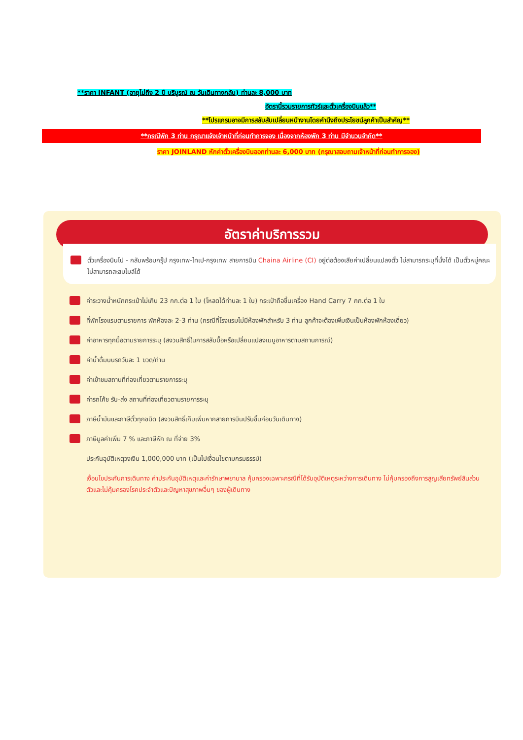**ราคา INFANT (อายุไม่ถึง 2 ปี บริบูรณ์ ณ วันเดินทางกลับ) ท่านละ 8,000 บาท
อัตรานี้รวมรายการทัวร์และตั๋วเครื่องบินแล้ว**
**โปรแกรมอาจมีการสลับสับเปลี่ยนหน้างานโดยคำนึงถึงประโยชน์ลูกค้าเป็นสำคัญ**
**กรณีพัก 3 ท่าน กรุณาแจ้งเจ้าหน้าที่ก่อนทำการจอง เนื่องจากห้องพัก 3 ท่าน มีจำนวนจำกัด**
ราคา JOINLAND หักค่าตั๋วเครื่องบินออกท่านละ 6,000 บาท (กรุณาสอบถามเจ้าหน้าที่ก่อนทำการจอง)
อัตราค่าบริการรวม
ตั๋วเครื่องบินไป - กลับพร้อมกรุ๊ป กรุงเทพ-ไทเป-กรุงเทพ สายการบิน Chaina Airline (CI) อยู่ต่อต้องเสียค่าเปลี่ยนแปลงตั๋ว ไม่สามารถระบุที่นั่งได้ เป็นตั๋วหมู่คณะไม่สามารถสะสมไมล์ได้
ค่าระวางน้ำหนักกระเป๋าไม่เกิน 23 กก.ต่อ 1 ใบ (โหลดได้ท่านละ 1 ใบ) กระเป๋าถือขึ้นเครื่อง Hand Carry 7 กก.ต่อ 1 ใบ
ที่พักโรงแรมตามรายการ พักห้องละ 2-3 ท่าน (กรณีที่โรงแรมไม่มีห้องพักสำหรับ 3 ท่าน ลูกค้าจะต้องเพิ่มเงินเป็นห้องพักห้องเดี่ยว)
ค่าอาหารทุกมื้อตามรายการระบุ (สงวนสิทธิ์ในการสลับมื้อหรือเปลี่ยนแปลงเมนูอาหารตามสถานการณ์)
ค่าน้ำดื่มบนรถวันละ 1 ขวด/ท่าน
ค่าเข้าชมสถานที่ท่องเที่ยวตามรายการระบุ
ค่ารถโค้ช รับ-ส่ง สถานที่ท่องเที่ยวตามรายการระบุ
ภาษีน้ำมันและภาษีตั๋วทุกชนิด (สงวนสิทธิ์เก็บเพิ่มหากสายการบินปรับขึ้นก่อนวันเดินทาง)
ภาษีมูลค่าเพิ่ม 7 % และภาษีหัก ณ ที่จ่าย 3%
ประกันอุบัติเหตุวงเงิน 1,000,000 บาท (เป็นไปเงื่อนไขตามกรมธรรม์)
เงื่อนไขประกันการเดินทาง ค่าประกันอุบัติเหตุและค่ารักษาพยาบาล คุ้มครองเฉพาะกรณีที่ได้รับอุบัติเหตุระหว่างการเดินทาง ไม่คุ้มครองถึงการสูญเสียทรัพย์สินส่วนตัวและไม่คุ้มครองโรคประจำตัวและปัญหาสุขภาพอื่นๆ ของผู้เดินทาง